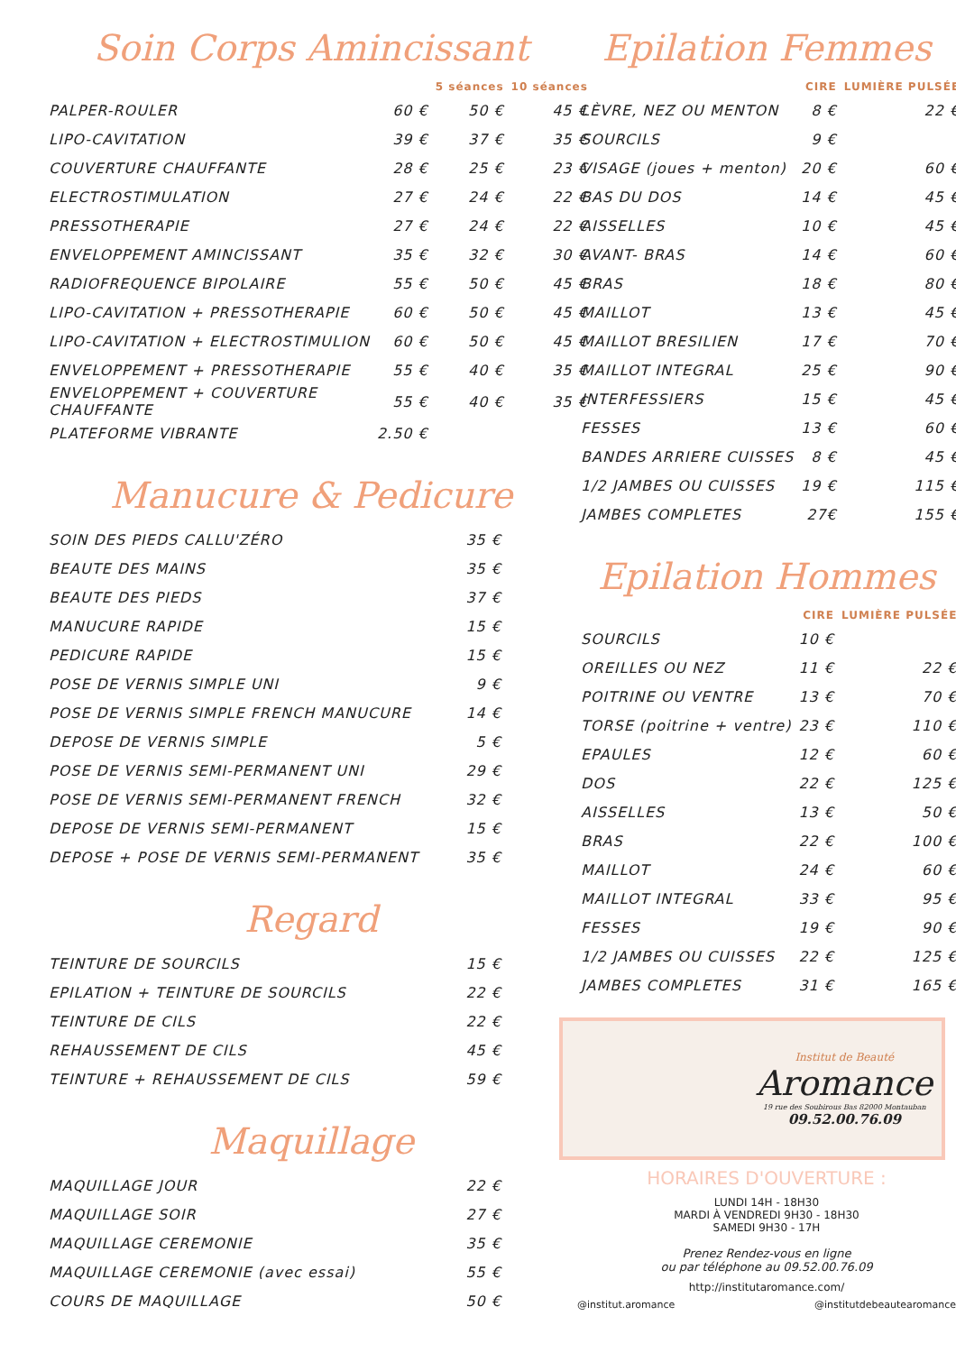Soin Corps Amincissant
| | | 5 séances | 10 séances |
| --- | --- | --- | --- |
| PALPER-ROULER | 60 € | 50 € | 45 € |
| LIPO-CAVITATION | 39 € | 37 € | 35 € |
| COUVERTURE CHAUFFANTE | 28 € | 25 € | 23 € |
| ELECTROSTIMULATION | 27 € | 24 € | 22 € |
| PRESSOTHERAPIE | 27 € | 24 € | 22 € |
| ENVELOPPEMENT AMINCISSANT | 35 € | 32 € | 30 € |
| RADIOFREQUENCE BIPOLAIRE | 55 € | 50 € | 45 € |
| LIPO-CAVITATION + PRESSOTHERAPIE | 60 € | 50 € | 45 € |
| LIPO-CAVITATION + ELECTROSTIMULION | 60 € | 50 € | 45 € |
| ENVELOPPEMENT + PRESSOTHERAPIE | 55 € | 40 € | 35 € |
| ENVELOPPEMENT + COUVERTURE CHAUFFANTE | 55 € | 40 € | 35 € |
| PLATEFORME VIBRANTE | 2.50 € | | |
Manucure & Pedicure
| SOIN DES PIEDS CALLU'ZÉRO | 35 € |
| BEAUTE DES MAINS | 35 € |
| BEAUTE DES PIEDS | 37 € |
| MANUCURE RAPIDE | 15 € |
| PEDICURE RAPIDE | 15 € |
| POSE DE VERNIS SIMPLE UNI | 9 € |
| POSE DE VERNIS SIMPLE FRENCH MANUCURE | 14 € |
| DEPOSE DE VERNIS SIMPLE | 5 € |
| POSE DE VERNIS SEMI-PERMANENT UNI | 29 € |
| POSE DE VERNIS SEMI-PERMANENT FRENCH | 32 € |
| DEPOSE DE VERNIS SEMI-PERMANENT | 15 € |
| DEPOSE + POSE DE VERNIS SEMI-PERMANENT | 35 € |
Regard
| TEINTURE DE SOURCILS | 15 € |
| EPILATION + TEINTURE DE SOURCILS | 22 € |
| TEINTURE DE CILS | 22 € |
| REHAUSSEMENT DE CILS | 45 € |
| TEINTURE + REHAUSSEMENT DE CILS | 59 € |
Maquillage
| MAQUILLAGE JOUR | 22 € |
| MAQUILLAGE SOIR | 27 € |
| MAQUILLAGE CEREMONIE | 35 € |
| MAQUILLAGE CEREMONIE (avec essai) | 55 € |
| COURS DE MAQUILLAGE | 50 € |
Epilation Femmes
| | CIRE | LUMIÈRE PULSÉE |
| --- | --- | --- |
| LÈVRE, NEZ OU MENTON | 8 € | 22 € |
| SOURCILS | 9 € | |
| VISAGE (joues + menton) | 20 € | 60 € |
| BAS DU DOS | 14 € | 45 € |
| AISSELLES | 10 € | 45 € |
| AVANT- BRAS | 14 € | 60 € |
| BRAS | 18 € | 80 € |
| MAILLOT | 13 € | 45 € |
| MAILLOT BRESILIEN | 17 € | 70 € |
| MAILLOT INTEGRAL | 25 € | 90 € |
| INTERFESSIERS | 15 € | 45 € |
| FESSES | 13 € | 60 € |
| BANDES ARRIERE CUISSES | 8 € | 45 € |
| 1/2 JAMBES OU CUISSES | 19 € | 115 € |
| JAMBES COMPLETES | 27€ | 155 € |
Epilation Hommes
| | CIRE | LUMIÈRE PULSÉE |
| --- | --- | --- |
| SOURCILS | 10 € | |
| OREILLES OU NEZ | 11 € | 22 € |
| POITRINE OU VENTRE | 13 € | 70 € |
| TORSE (poitrine + ventre) | 23 € | 110 € |
| EPAULES | 12 € | 60 € |
| DOS | 22 € | 125 € |
| AISSELLES | 13 € | 50 € |
| BRAS | 22 € | 100 € |
| MAILLOT | 24 € | 60 € |
| MAILLOT INTEGRAL | 33 € | 95 € |
| FESSES | 19 € | 90 € |
| 1/2 JAMBES OU CUISSES | 22 € | 125 € |
| JAMBES COMPLETES | 31 € | 165 € |
Institut de Beauté
Aromance
19 rue des Soubirous Bas 82000 Montauban
09.52.00.76.09
HORAIRES D'OUVERTURE :
LUNDI 14H - 18H30
MARDI À VENDREDI 9H30 - 18H30
SAMEDI 9H30 - 17H
Prenez Rendez-vous en ligne
ou par téléphone au 09.52.00.76.09
http://institutaromance.com/
@institut.aromance @institutdebeautearomance